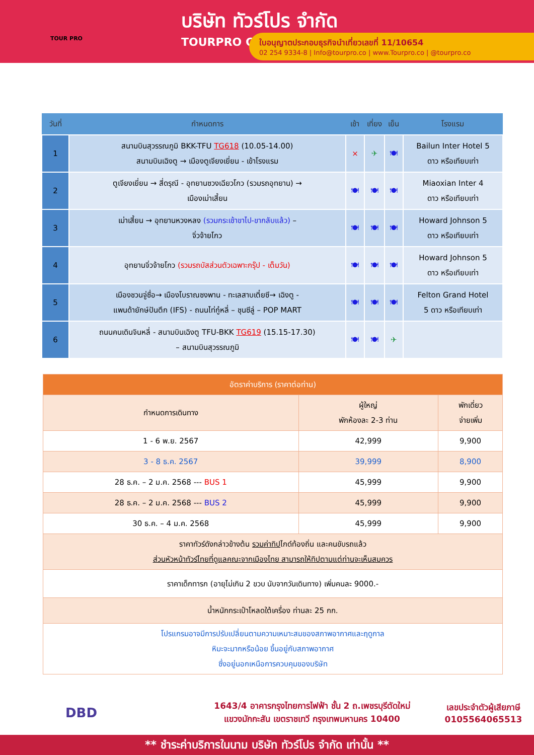TOUR PRO
บริษัท ทัวร์โปร จำกัด
TOURPRO CO.,LTD.
ใบอนุญาตประกอบธุรกิจนำเที่ยวเลขที่ 11/10654
02 254 9334-8 | Info@tourpro.co | www.Tourpro.co | @tourpro.co
| วันที่ | กำหนดการ | เช้า | เที่ยง | เย็น | โรงแรม |
| --- | --- | --- | --- | --- | --- |
| 1 | สนามบินสุวรรณภูมิ BKK-TFU TG618 (10.05-14.00) สนามบินเฉิงตู → เมืองตูเจียงเยี่ยน - เข้าโรงแรม | × | ✈ | 🍽 | Bailun Inter Hotel 5 ดาว หรือเทียบเท่า |
| 2 | ตูเจียงเยี่ยน → สี่ดรุณี - อุทยานซวงเฉียวโกว (รวมรถอุทยาน) → เมืองเม่าเสี้ยน | 🍽 | 🍽 | 🍽 | Miaoxian Inter 4 ดาว หรือเทียบเท่า |
| 3 | เม่าเสี้ยน → อุทยานหวงหลง (รวมกระเช้าขาไป-ขากลับแล้ว) – จิ่วจ้ายโกว | 🍽 | 🍽 | 🍽 | Howard Johnson 5 ดาว หรือเทียบเท่า |
| 4 | อุทยานจิ่วจ้ายโกว (รวมรถบัสส่วนตัวเฉพาะกรุ๊ป - เต็มวัน) | 🍽 | 🍽 | 🍽 | Howard Johnson 5 ดาว หรือเทียบเท่า |
| 5 | เมืองชวนจู่ซื่อ→ เมืองโบราณซงพาน - ทะเลสาบเตี๋ยซี→ เฉิงตู - แพนด้ายักษ์ปันตึก (IFS) - ถนนไท่กู๋หลี่ – ชุนซีลู่ – POP MART | 🍽 | 🍽 | 🍽 | Felton Grand Hotel 5 ดาว หรือเทียบเท่า |
| 6 | ถนนคนเดินจินหลี่ - สนามบินเฉิงตู TFU-BKK TG619 (15.15-17.30) – สนามบินสุวรรณภูมิ | 🍽 | 🍽 | ✈ | |
| อัตราค่าบริการ (ราคาต่อท่าน) | | |
| --- | --- | --- |
| กำหนดการเดินทาง | ผู้ใหญ่ พักห้องละ 2-3 ท่าน | พักเดี่ยว จ่ายเพิ่ม |
| 1 - 6 พ.ย. 2567 | 42,999 | 9,900 |
| 3 - 8 ธ.ค. 2567 | 39,999 | 8,900 |
| 28 ธ.ค. – 2 ม.ค. 2568 --- BUS 1 | 45,999 | 9,900 |
| 28 ธ.ค. – 2 ม.ค. 2568 --- BUS 2 | 45,999 | 9,900 |
| 30 ธ.ค. – 4 ม.ค. 2568 | 45,999 | 9,900 |
| ราคาทัวร์ดังกล่าวข้างต้น รวมค่าทิป ไกด์ท้องถิ่น และคนขับรถแล้ว ส่วนหัวหน้าทัวร์ไทยที่ดูแลคณะจากเมืองไทย สามารถให้ทิปตามแต่ท่านจะเห็นสมควร | | |
| ราคาเด็กทารก (อายุไม่เกิน 2 ขวบ นับจากวันเดินทาง) เพิ่มคนละ 9000.- | | |
| น้ำหนักกระเป๋าโหลดใต้เครื่อง ท่านละ 25 กก. | | |
| โปรแกรมอาจมีการปรับเปลี่ยนตามความเหมาะสมของสภาพอากาศและฤดูกาล หิมะจะมากหรือน้อย ขึ้นอยู่กับสภาพอากาศ ซึ่งอยู่นอกเหนือการควบคุมของบริษัท | | |
DBD
1643/4 อาคารกรุงไทยการไฟฟ้า ชั้น 2 ถ.เพชรบุรีตัดใหม่
แขวงมักกะสัน เขตราชเทวี กรุงเทพมหานคร 10400
เลขประจำตัวผู้เสียภาษี
0105564065513
** ชำระค่าบริการในนาม บริษัท ทัวร์โปร จำกัด เท่านั้น **